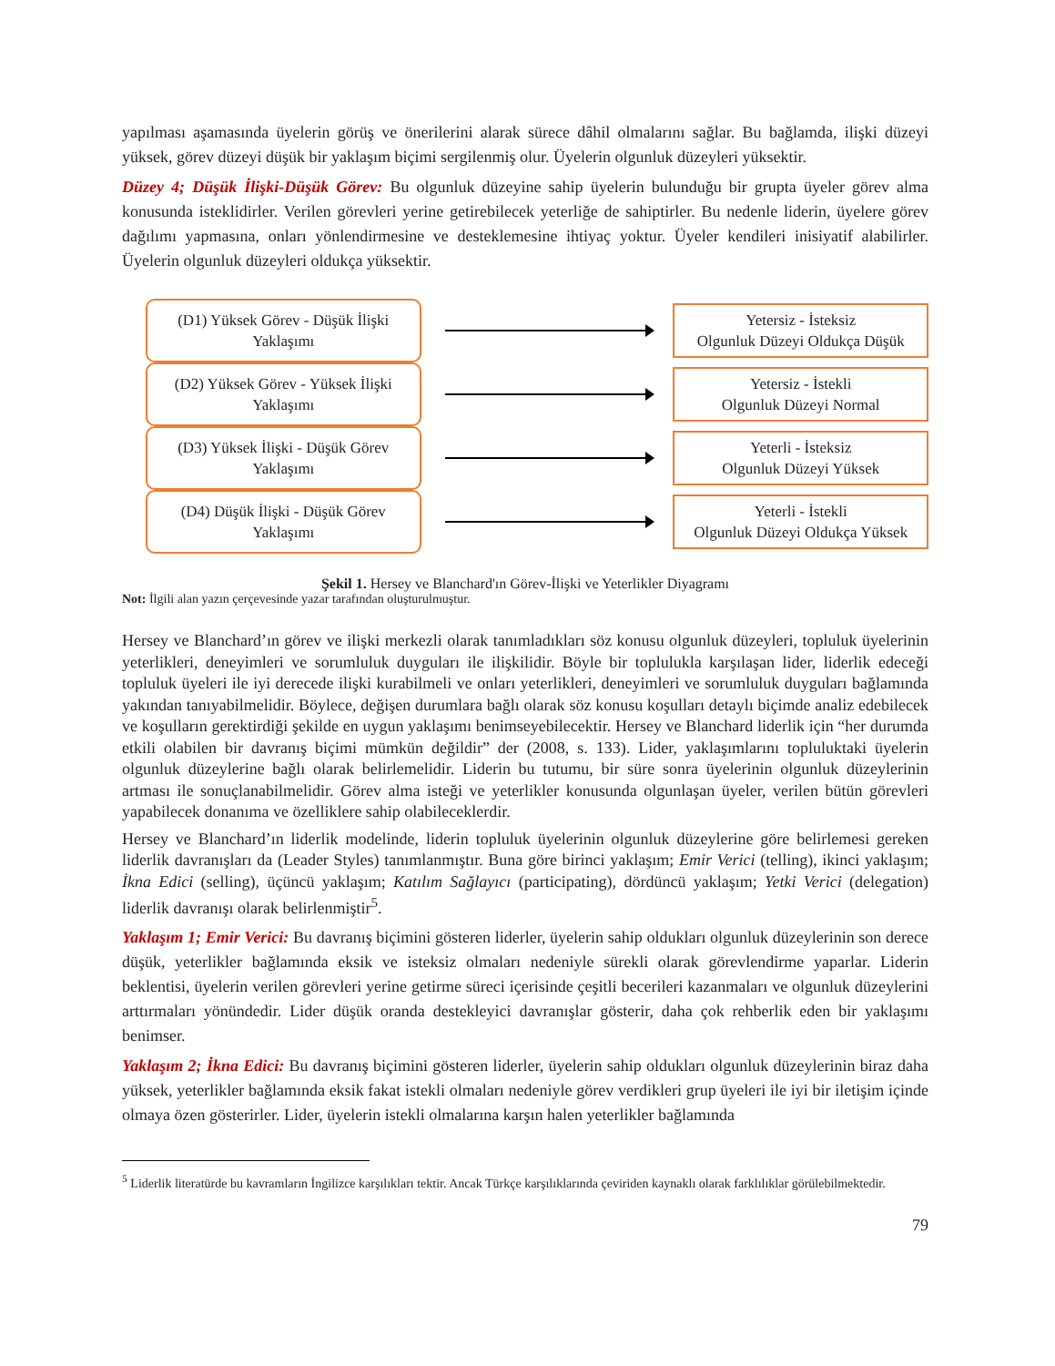yapılması aşamasında üyelerin görüş ve önerilerini alarak sürece dâhil olmalarını sağlar. Bu bağlamda, ilişki düzeyi yüksek, görev düzeyi düşük bir yaklaşım biçimi sergilenmiş olur. Üyelerin olgunluk düzeyleri yüksektir.
Düzey 4; Düşük İlişki-Düşük Görev: Bu olgunluk düzeyine sahip üyelerin bulunduğu bir grupta üyeler görev alma konusunda isteklidirler. Verilen görevleri yerine getirebilecek yeterliğe de sahiptirler. Bu nedenle liderin, üyelere görev dağılımı yapmasına, onları yönlendirmesine ve desteklemesine ihtiyaç yoktur. Üyeler kendileri inisiyatif alabilirler. Üyelerin olgunluk düzeyleri oldukça yüksektir.
(D1) Yüksek Görev - Düşük İlişki
Yaklaşımı
Yetersiz - İsteksiz
Olgunluk Düzeyi Oldukça Düşük
(D2) Yüksek Görev - Yüksek İlişki
Yaklaşımı
Yetersiz - İstekli
Olgunluk Düzeyi Normal
(D3) Yüksek İlişki - Düşük Görev
Yaklaşımı
Yeterli - İsteksiz
Olgunluk Düzeyi Yüksek
(D4) Düşük İlişki - Düşük Görev
Yaklaşımı
Yeterli - İstekli
Olgunluk Düzeyi Oldukça Yüksek
Şekil 1. Hersey ve Blanchard'ın Görev-İlişki ve Yeterlikler Diyagramı
Not: İlgili alan yazın çerçevesinde yazar tarafından oluşturulmuştur.
Hersey ve Blanchard’ın görev ve ilişki merkezli olarak tanımladıkları söz konusu olgunluk düzeyleri, topluluk üyelerinin yeterlikleri, deneyimleri ve sorumluluk duyguları ile ilişkilidir. Böyle bir toplulukla karşılaşan lider, liderlik edeceği topluluk üyeleri ile iyi derecede ilişki kurabilmeli ve onları yeterlikleri, deneyimleri ve sorumluluk duyguları bağlamında yakından tanıyabilmelidir. Böylece, değişen durumlara bağlı olarak söz konusu koşulları detaylı biçimde analiz edebilecek ve koşulların gerektirdiği şekilde en uygun yaklaşımı benimseyebilecektir. Hersey ve Blanchard liderlik için “her durumda etkili olabilen bir davranış biçimi mümkün değildir” der (2008, s. 133). Lider, yaklaşımlarını topluluktaki üyelerin olgunluk düzeylerine bağlı olarak belirlemelidir. Liderin bu tutumu, bir süre sonra üyelerinin olgunluk düzeylerinin artması ile sonuçlanabilmelidir. Görev alma isteği ve yeterlikler konusunda olgunlaşan üyeler, verilen bütün görevleri yapabilecek donanıma ve özelliklere sahip olabileceklerdir.
Hersey ve Blanchard’ın liderlik modelinde, liderin topluluk üyelerinin olgunluk düzeylerine göre belirlemesi gereken liderlik davranışları da (Leader Styles) tanımlanmıştır. Buna göre birinci yaklaşım; Emir Verici (telling), ikinci yaklaşım; İkna Edici (selling), üçüncü yaklaşım; Katılım Sağlayıcı (participating), dördüncü yaklaşım; Yetki Verici (delegation) liderlik davranışı olarak belirlenmiştir<sup>5</sup>.
Yaklaşım 1; Emir Verici: Bu davranış biçimini gösteren liderler, üyelerin sahip oldukları olgunluk düzeylerinin son derece düşük, yeterlikler bağlamında eksik ve isteksiz olmaları nedeniyle sürekli olarak görevlendirme yaparlar. Liderin beklentisi, üyelerin verilen görevleri yerine getirme süreci içerisinde çeşitli becerileri kazanmaları ve olgunluk düzeylerini arttırmaları yönündedir. Lider düşük oranda destekleyici davranışlar gösterir, daha çok rehberlik eden bir yaklaşımı benimser.
Yaklaşım 2; İkna Edici: Bu davranış biçimini gösteren liderler, üyelerin sahip oldukları olgunluk düzeylerinin biraz daha yüksek, yeterlikler bağlamında eksik fakat istekli olmaları nedeniyle görev verdikleri grup üyeleri ile iyi bir iletişim içinde olmaya özen gösterirler. Lider, üyelerin istekli olmalarına karşın halen yeterlikler bağlamında
<sup>5</sup> Liderlik literatürde bu kavramların İngilizce karşılıkları tektir. Ancak Türkçe karşılıklarında çeviriden kaynaklı olarak farklılıklar görülebilmektedir.
79